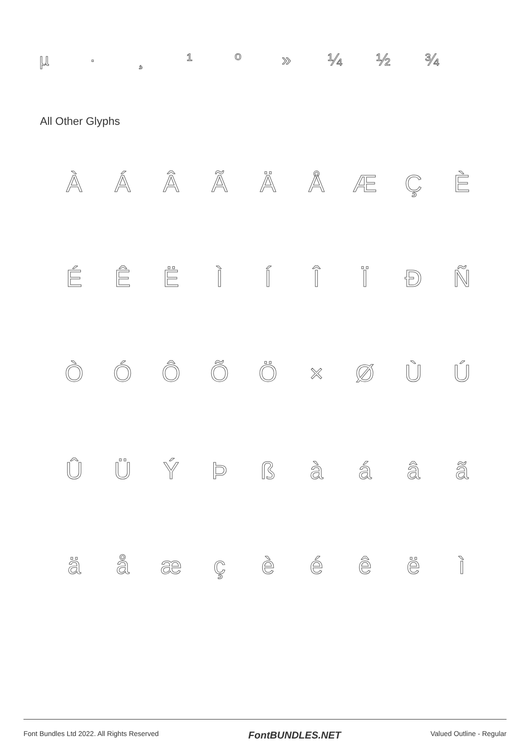µ · ¸ ¹ º » ¼ ½ ¾
All Other Glyphs
À Á Â Ã Ä Å Æ Ç È
É Ê Ë Ì Í Î Ï Ð Ñ
Ò Ó Ô Õ Ö × Ø Ù Ú
Û Ü Ý Þ ß à á â ã
ä å æ ç è é ê ë ì
Font Bundles Ltd 2022. All Rights Reserved FontBUNDLES.NET Valued Outline - Regular